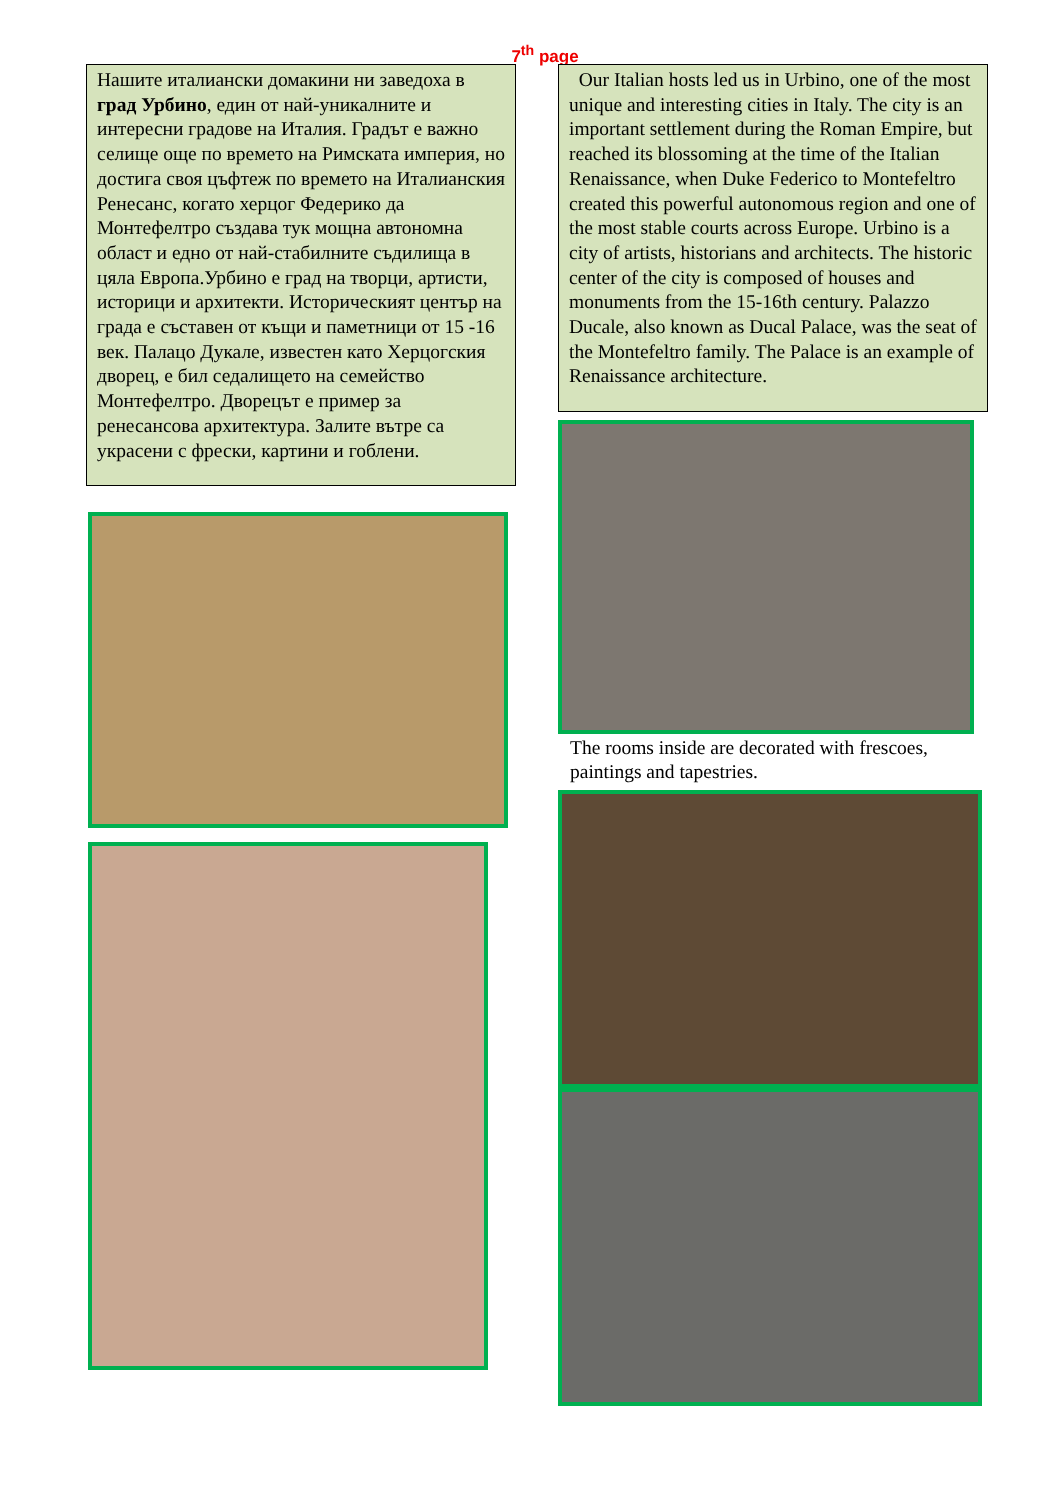7<sup>th</sup> page
Нашите италиански домакини ни заведоха в град Урбино, един от най-уникалните и интересни градове на Италия. Градът е важно селище още по времето на Римската империя, но достига своя цъфтеж по времето на Италианския Ренесанс, когато херцог Федерико да Монтефелтро създава тук мощна автономна област и едно от най-стабилните съдилища в цяла Европа.Урбино е град на творци, артисти, историци и архитекти. Историческият център на града е съставен от къщи и паметници от 15 -16 век. Палацо Дукале, известен като Херцогския дворец, е бил седалището на семейство Монтефелтро. Дворецът е пример за ренесансова архитектура. Залите вътре са украсени с фрески, картини и гоблени.
Our Italian hosts led us in Urbino, one of the most unique and interesting cities in Italy. The city is an important settlement during the Roman Empire, but reached its blossoming at the time of the Italian Renaissance, when Duke Federico to Montefeltro created this powerful autonomous region and one of the most stable courts across Europe. Urbino is a city of artists, historians and architects. The historic center of the city is composed of houses and monuments from the 15-16th century. Palazzo Ducale, also known as Ducal Palace, was the seat of the Montefeltro family. The Palace is an example of Renaissance architecture.
The rooms inside are decorated with frescoes, paintings and tapestries.